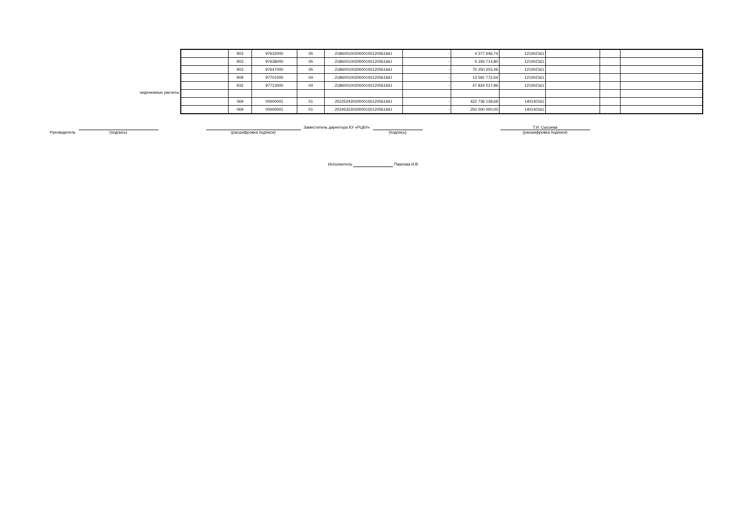неденежные расчеты
| | 903 | 97632000 | 05 | 21860010020000150120561661 | - | 4 377 646,74 | 121002161 | | | |
| | 903 | 97638000 | 05 | 21860010020000150120561661 | - | 5 193 714,80 | 121002161 | | | |
| | 903 | 97647000 | 05 | 21860010020000150120561661 | - | 70 250 203,46 | 121002161 | | | |
| | 909 | 97701000 | 04 | 21860010020000150120561661 | - | 13 591 772,64 | 121002161 | | | |
| | 932 | 97713000 | 04 | 21860010020000150120561661 | - | 47 824 017,96 | 121002161 | | | |
| | 069 | 00000001 | 01 | 20225243020000150120561661 | - | 422 736 139,69 | 140140161 | | | |
| | 069 | 00000001 | 01 | 20245323020000150120561661 | - | 250 000 000,00 | 140140161 | | | |
Руководитель
(подпись)
(расшифровка подписи)
Заместитель директора КУ «РЦБУ»
(подпись)
Т.И. Сысоева
(расшифровка подписи)
Исполнитель Павлова И.В.